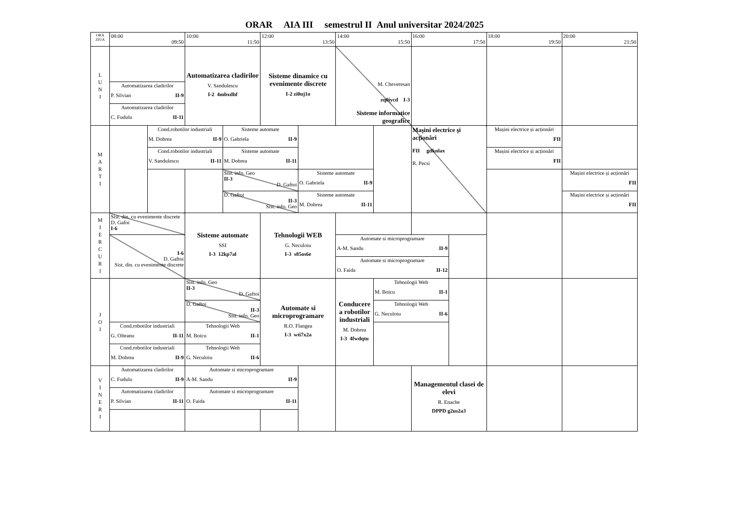ORAR AIA III semestrul II Anul universitar 2024/2025
| ORA ZIUA | 08:00 09:50 | | 10:00 11:50 | | 12:00 13:50 | | 14:00 15:50 | | 16:00 17:50 | | 18:00 19:50 | 20:00 21:50 |
| --- | --- | --- | --- | --- | --- | --- | --- | --- | --- | --- | --- | --- |
| L U N I | | | Automatizarea cladirilor V. Sandulescu I-2 4mbxdbf | | Sisteme dinamice cu evenimente discrete I-2 zi0uj1o | | M. Cheveresan zq0iycd I-3 Sisteme informatice geografice | | | | | |
| | Automatizarea cladirilor P. Silvian II-9 | | | | | | | | | | | |
| | Automatizarea cladirilor C. Fudulu II-11 | | | | | | | | | | | |
| M A R T I | | Cond.robotilor industriali M. Dobrea II-9 | | Sisteme automate O. Gabriela II-9 | | | | | Mașini electrice și acționări FII gdknlax R. Pecsi | | Mașini electrice și acționări FII | |
| | | Cond.robotilor industriali V. Sandulescu II-11 | | Sisteme automate M. Dobrea II-11 | | | | | | | Mașini electrice și acționări FII | |
| | | | | Sist. info. Geo II-3 D. Gaftoi | | Sisteme automate O. Gabriela II-9 | | | | | | Mașini electrice și acționări FII |
| | | | | D. Gaftoi II-3 Sist. info. Geo | | Sisteme automate M. Dobrea II-11 | | | | | | Mașini electrice și acționări FII |
| M I E R C U R I | Sist. din. cu evenimente discrete D. Gafoi I-6 | | Sisteme automate SSI I-3 12kp7al | | Tehnologii WEB G. Neculoiu I-3 s85os6e | | | | | | | |
| | I-6 D. Gaftoi Sist. din. cu evenimente discrete | | | | | | Automate si microprogramare A-M. Sandu II-9 | | | | | |
| | | | | | | | Automate si microprogramare O. Faida II-12 | | | | | |
| J O I | | | Sist. info. Geo II-3 D. Gaftoi | | Automate si microprogramare R.O. Flangea I-3 wti7x2a | | Conducere a robotilor industriali M. Dobrea I-3 4fwdqtu | Tehnologii Web M. Boicu II-1 | | | | |
| | | | D. Gaftoi II-3 Sist. info. Geo | | | | | Tehnologii Web G. Neculoiu II-6 | | | | |
| | Cond.robotilor industriali G. Olteanu II-11 | | Tehnologii Web M. Boicu II-1 | | | | | | | | | |
| | Cond.robotilor industriali M. Dobrea II-9 | | Tehnologii Web G. Neculoiu II-6 | | | | | | | | | |
| V I N E R I | Automatizarea cladirilor C. Fudulu II-9 | | Automate si microprogramare A-M. Sandu II-9 | | | | | | Managementul clasei de elevi R. Enache DPPD g2us2a3 | | | |
| | Automatizarea cladirilor P. Silvian II-11 | | Automate si microprogramare O. Faida II-11 | | | | | | | | | |